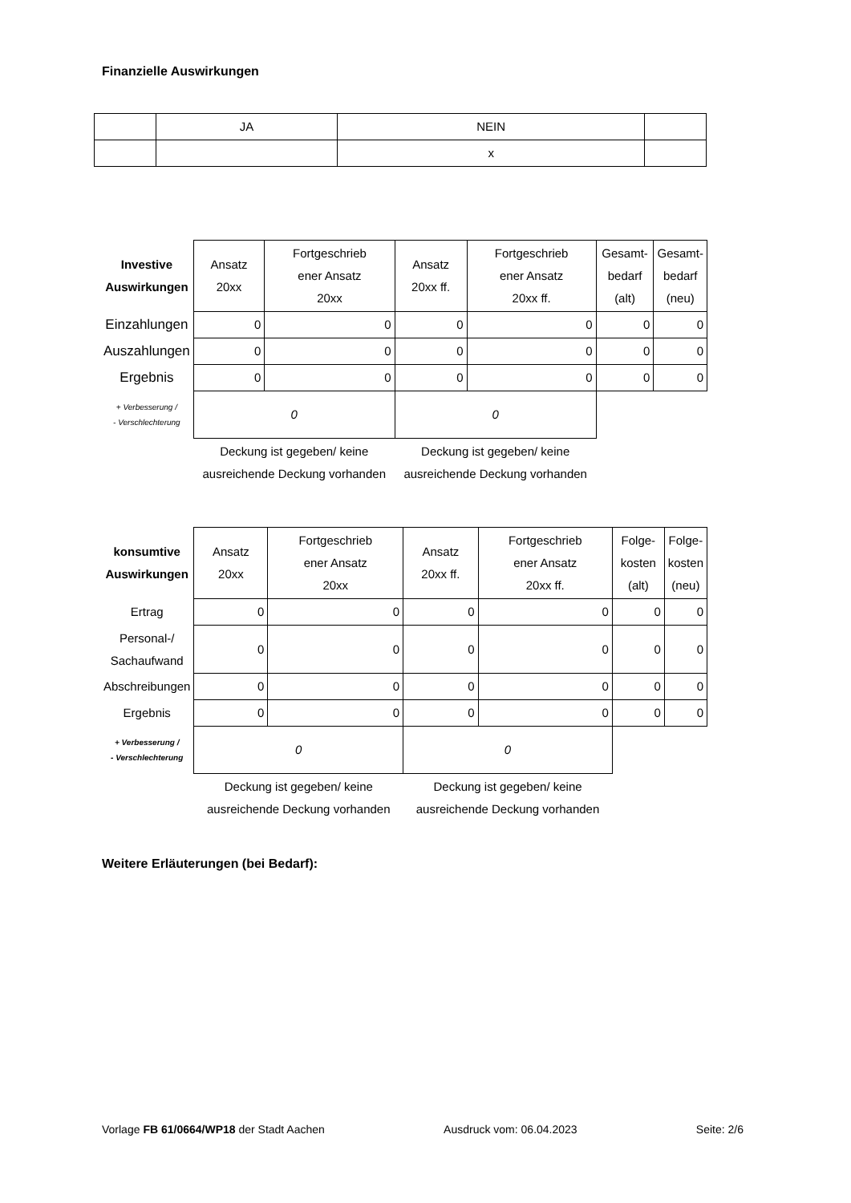Finanzielle Auswirkungen
| | JA | NEIN | |
| | | x | |
| Investive Auswirkungen | Ansatz 20xx | Fortgeschrieb ener Ansatz 20xx | Ansatz 20xx ff. | Fortgeschrieb ener Ansatz 20xx ff. | Gesamt- bedarf (alt) | Gesamt- bedarf (neu) |
| --- | --- | --- | --- | --- | --- | --- |
| Einzahlungen | 0 | 0 | 0 | 0 | 0 | 0 |
| Auszahlungen | 0 | 0 | 0 | 0 | 0 | 0 |
| Ergebnis | 0 | 0 | 0 | 0 | 0 | 0 |
| + Verbesserung / - Verschlechterung | 0 | | 0 | | | |
| | Deckung ist gegeben/ keine ausreichende Deckung vorhanden | | Deckung ist gegeben/ keine ausreichende Deckung vorhanden | | | |
| konsumtive Auswirkungen | Ansatz 20xx | Fortgeschrieb ener Ansatz 20xx | Ansatz 20xx ff. | Fortgeschrieb ener Ansatz 20xx ff. | Folge- kosten (alt) | Folge- kosten (neu) |
| --- | --- | --- | --- | --- | --- | --- |
| Ertrag | 0 | 0 | 0 | 0 | 0 | 0 |
| Personal-/ Sachaufwand | 0 | 0 | 0 | 0 | 0 | 0 |
| Abschreibungen | 0 | 0 | 0 | 0 | 0 | 0 |
| Ergebnis | 0 | 0 | 0 | 0 | 0 | 0 |
| + Verbesserung / - Verschlechterung | 0 | | 0 | | | |
| | Deckung ist gegeben/ keine ausreichende Deckung vorhanden | | Deckung ist gegeben/ keine ausreichende Deckung vorhanden | | | |
Weitere Erläuterungen (bei Bedarf):
Vorlage FB 61/0664/WP18 der Stadt Aachen Ausdruck vom: 06.04.2023 Seite: 2/6